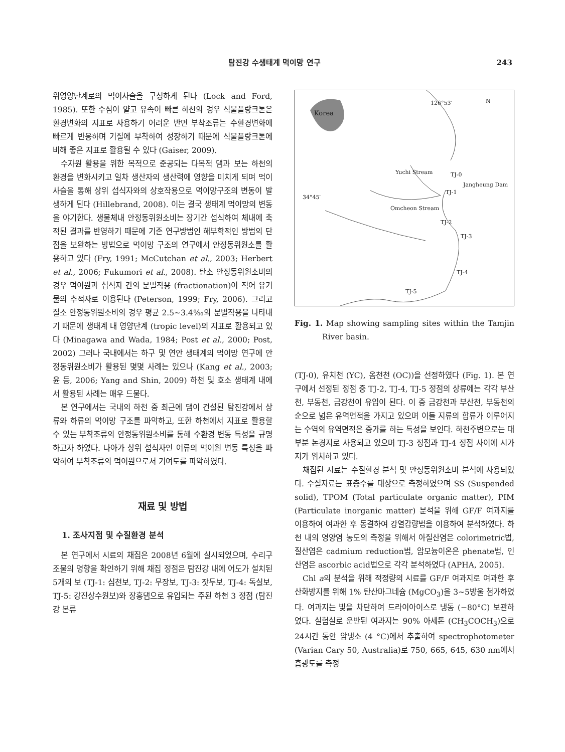탐진강 수생태계 먹이망 연구 243
위영양단계로의 먹이사슬을 구성하게 된다 (Lock and Ford, 1985). 또한 수심이 얕고 유속이 빠른 하천의 경우 식물플랑크톤은 환경변화의 지표로 사용하기 어려운 반면 부착조류는 수환경변화에 빠르게 반응하며 기질에 부착하여 성장하기 때문에 식물플랑크톤에 비해 좋은 지표로 활용될 수 있다 (Gaiser, 2009).
수자원 활용을 위한 목적으로 준공되는 다목적 댐과 보는 하천의 환경을 변화시키고 일차 생산자의 생산력에 영향을 미치게 되며 먹이 사슬을 통해 상위 섭식자와의 상호작용으로 먹이망구조의 변동이 발생하게 된다 (Hillebrand, 2008). 이는 결국 생태계 먹이망의 변동을 야기한다. 생물체내 안정동위원소비는 장기간 섭식하여 체내에 축적된 결과를 반영하기 때문에 기존 연구방법인 해부학적인 방법의 단점을 보완하는 방법으로 먹이망 구조의 연구에서 안정동위원소를 활용하고 있다 (Fry, 1991; McCutchan et al., 2003; Herbert et al., 2006; Fukumori et al., 2008). 탄소 안정동위원소비의 경우 먹이원과 섭식자 간의 분별작용 (fractionation)이 적어 유기물의 추적자로 이용된다 (Peterson, 1999; Fry, 2006). 그리고 질소 안정동위원소비의 경우 평균 2.5~3.4‰의 분별작용을 나타내기 때문에 생태계 내 영양단계 (tropic level)의 지표로 활용되고 있다 (Minagawa and Wada, 1984; Post et al., 2000; Post, 2002) 그러나 국내에서는 하구 및 연안 생태계의 먹이망 연구에 안정동위원소비가 활용된 몇몇 사례는 있으나 (Kang et al., 2003; 윤 등, 2006; Yang and Shin, 2009) 하천 및 호소 생태계 내에서 활용된 사례는 매우 드물다.
본 연구에서는 국내의 하천 중 최근에 댐이 건설된 탐진강에서 상류와 하류의 먹이망 구조를 파악하고, 또한 하천에서 지표로 활용할 수 있는 부착조류의 안정동위원소비를 통해 수환경 변동 특성을 규명하고자 하였다. 나아가 상위 섭식자인 어류의 먹이원 변동 특성을 파악하여 부착조류의 먹이원으로서 기여도를 파악하였다.
재료 및 방법
1. 조사지점 및 수질환경 분석
본 연구에서 시료의 채집은 2008년 6월에 실시되었으며, 수리구조물의 영향을 확인하기 위해 채집 정점은 탐진강 내에 어도가 설치된 5개의 보 (TJ-1: 심천보, TJ-2: 무장보, TJ-3: 잣두보, TJ-4: 독실보, TJ-5: 강진상수원보)와 장흥댐으로 유입되는 주된 하천 3 정점 (탐진강 본류
N 126°53′
Korea
Yuchi Stream TJ-0
Jangheung Dam
TJ-1
34°45′
Omcheon Stream
TJ-2
TJ-3
TJ-4
TJ-5
Fig. 1. Map showing sampling sites within the Tamjin River basin.
(TJ-0), 유치천 (YC), 옴천천 (OC))을 선정하였다 (Fig. 1). 본 연구에서 선정된 정점 중 TJ-2, TJ-4, TJ-5 정점의 상류에는 각각 부산천, 부동천, 금강천이 유입이 된다. 이 중 금강천과 부산천, 부동천의 순으로 넓은 유역면적을 가지고 있으며 이들 지류의 합류가 이루어지는 수역의 유역면적은 증가를 하는 특성을 보인다. 하천주변으로는 대부분 논경지로 사용되고 있으며 TJ-3 정점과 TJ-4 정점 사이에 시가지가 위치하고 있다.
채집된 시료는 수질환경 분석 및 안정동위원소비 분석에 사용되었다. 수질자료는 표층수를 대상으로 측정하였으며 SS (Suspended solid), TPOM (Total particulate organic matter), PIM (Particulate inorganic matter) 분석을 위해 GF/F 여과지를 이용하여 여과한 후 동결하여 강열감량법을 이용하여 분석하였다. 하천 내의 영양염 농도의 측정을 위해서 아질산염은 colorimetric법, 질산염은 cadmium reduction법, 암모늄이온은 phenate법, 인산염은 ascorbic acid법으로 각각 분석하였다 (APHA, 2005).
Chl a의 분석을 위해 적정량의 시료를 GF/F 여과지로 여과한 후 산화방지를 위해 1% 탄산마그네슘 (MgCO<sub>3</sub>)을 3~5방울 첨가하였다. 여과지는 빛을 차단하여 드라이아이스로 냉동 (−80°C) 보관하였다. 실험실로 운반된 여과지는 90% 아세톤 (CH<sub>3</sub>COCH<sub>3</sub>)으로 24시간 동안 암냉소 (4 °C)에서 추출하여 spectrophotometer (Varian Cary 50, Australia)로 750, 665, 645, 630 nm에서 흡광도를 측정